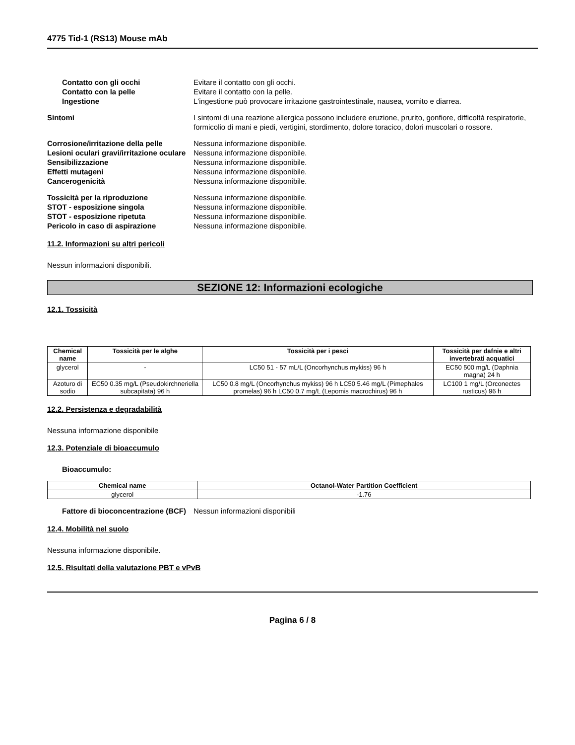4775 Tid-1 (RS13) Mouse mAb
Contatto con gli occhi Evitare il contatto con gli occhi.
Contatto con la pelle Evitare il contatto con la pelle.
Ingestione L'ingestione può provocare irritazione gastrointestinale, nausea, vomito e diarrea.
Sintomi I sintomi di una reazione allergica possono includere eruzione, prurito, gonfiore, difficoltà respiratorie, formicolio di mani e piedi, vertigini, stordimento, dolore toracico, dolori muscolari o rossore.
Corrosione/irritazione della pelle
Nessuna informazione disponibile.
Lesioni oculari gravi/irritazione oculare
Nessuna informazione disponibile.
Sensibilizzazione Nessuna informazione disponibile.
Effetti mutageni Nessuna informazione disponibile.
Cancerogenicità Nessuna informazione disponibile.
Tossicità per la riproduzione Nessuna informazione disponibile.
STOT - esposizione singola Nessuna informazione disponibile.
STOT - esposizione ripetuta Nessuna informazione disponibile.
Pericolo in caso di aspirazione Nessuna informazione disponibile.
11.2. Informazioni su altri pericoli
Nessun informazioni disponibili.
SEZIONE 12: Informazioni ecologiche
12.1. Tossicità
| Chemical name | Tossicità per le alghe | Tossicità per i pesci | Tossicità per dafnie e altri invertebrati acquatici |
| --- | --- | --- | --- |
| glycerol | - | LC50 51 - 57 mL/L (Oncorhynchus mykiss) 96 h | EC50 500 mg/L (Daphnia magna) 24 h |
| Azoturo di sodio | EC50 0.35 mg/L (Pseudokirchneriella subcapitata) 96 h | LC50 0.8 mg/L (Oncorhynchus mykiss) 96 h LC50 5.46 mg/L (Pimephales promelas) 96 h LC50 0.7 mg/L (Lepomis macrochirus) 96 h | LC100 1 mg/L (Orconectes rusticus) 96 h |
12.2. Persistenza e degradabilità
Nessuna informazione disponibile
12.3. Potenziale di bioaccumulo
Bioaccumulo:
| Chemical name | Octanol-Water Partition Coefficient |
| --- | --- |
| glycerol | -1.76 |
Fattore di bioconcentrazione (BCF)
Nessun informazioni disponibili
12.4. Mobilità nel suolo
Nessuna informazione disponibile.
12.5. Risultati della valutazione PBT e vPvB
Pagina 6 / 8